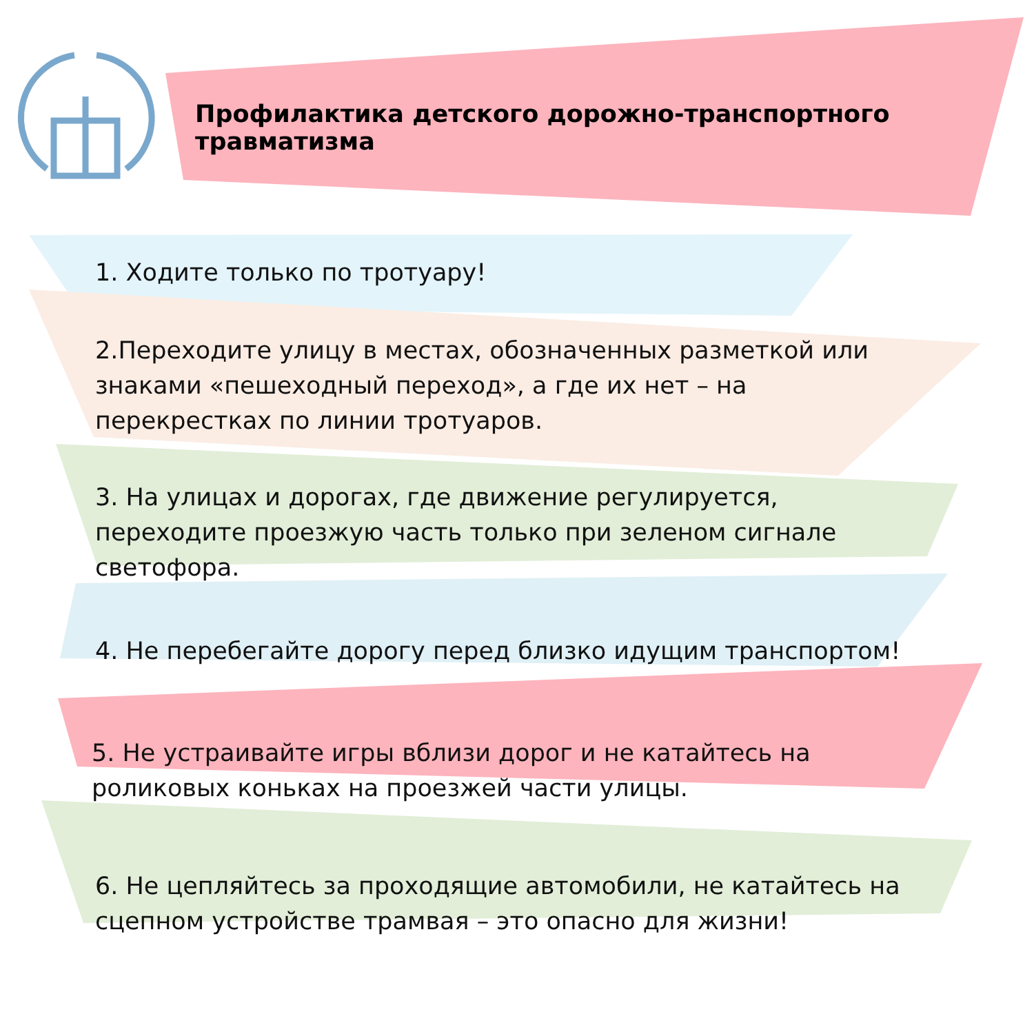Профилактика детского дорожно-транспортного травматизма
1. Ходите только по тротуару!
2.Переходите улицу в местах, обозначенных разметкой или знаками «пешеходный переход», а где их нет – на перекрестках по линии тротуаров.
3. На улицах и дорогах, где движение регулируется, переходите проезжую часть только при зеленом сигнале светофора.
4. Не перебегайте дорогу перед близко идущим транспортом!
5. Не устраивайте игры вблизи дорог и не катайтесь на роликовых коньках на проезжей части улицы.
6. Не цепляйтесь за проходящие автомобили, не катайтесь на сцепном устройстве трамвая – это опасно для жизни!